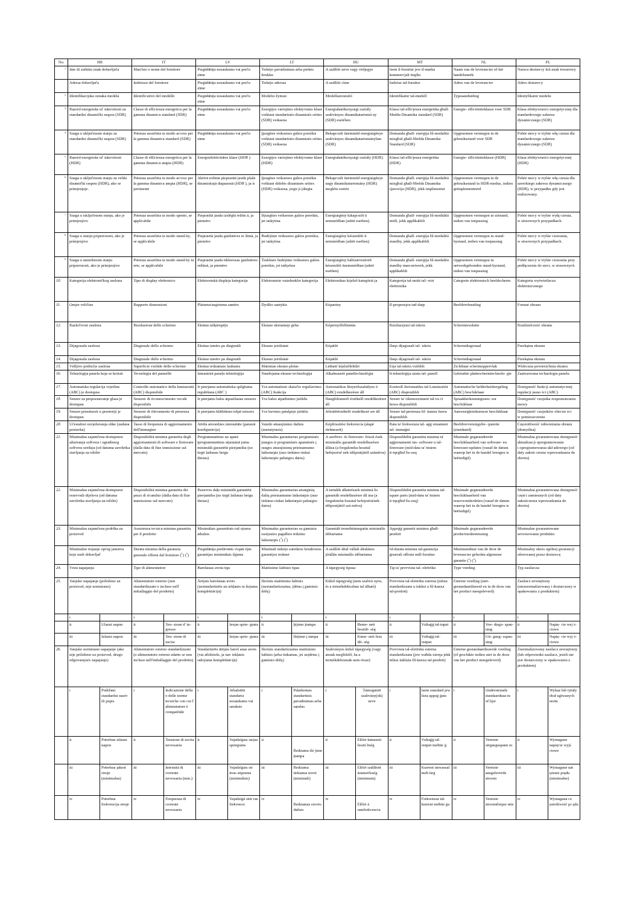| No. | HR | | IT | | LV | | LT | | HU | | MT | | NL | | PL | |
| --- | --- | --- | --- | --- | --- | --- | --- | --- | --- | --- | --- | --- | --- | --- | --- | --- |
| <sup>1.</sup> | Ime ili zaštitni znak dobavljača | | Marchio o nome del fornitore | | Piegādātāja nosaukums vai preču zīme | | Tiekėjo pavadinimas arba prekės ženklas | | A szállító neve vagy védjegye | | Isem il-fornitur jew il-marka kummerċjali tiegħu | | Naam van de leverancier of het handelsmerk | | Nazwa dostawcy lub znak towarowy | |
| | Adresa dobavljača | | Indirizzo del fornitore | | Piegādātāja nosaukums vai preču zīme | | Tiekėjo adresas | | A szállító címe | | Indirizz tal-fornitur | | Adres van de leverancier | | Adres dostawcy | |
| <sup>2.</sup> | Identifikacijska oznaka modela | | Identificativo del modello | | Piegādātāja nosaukums vai preču zīme | | Modelio žymuo | | Modellazonosító | | Identifikatur tal-mudell | | Typeaanduiding | | Identyfikator modelu | |
| <sup>3.</sup> | Razred energetske uč inkovitosti za standardni dinamički raspon (SDR) | | Classe di efficienza energetica per la gamma dinamica standard (SDR) | | Piegādātāja nosaukums vai preču zīme | | Energijos vartojimo efektyvumo klasė veikiant standartinės dinaminės srities (SDR) veiksena | | Energiahatékonysági osztály szabványos dinamikatartomá ny (SDR) esetében | | Klassi tal-effiċjenza enerġetika għall-Medda Dinamika standard (SDR) | | Energie- efficiëntieklasse voor SDR | | Klasa efektywności energetycznej dla standardowego zakresu dynamicznego (SDR) | |
| <sup>4.</sup> | Snaga u uključenom stanju za standardni dinamički raspon (SDR) | | Potenza assorbita in modo acceso per la gamma dinamica standard (SDR) | | Piegādātāja nosaukums vai preču zīme | | Įjungties veiksenos galios poreikis veikiant standartinės dinaminės srities (SDR) veiksena | | Bekapcsolt üzemmód energiaigénye szabványos dinamikatartományban (SDR) | | Domanda għall- enerġija fil-modalità mixgħul għall-Medda Dinamika Standard (SDR) | | Opgenomen vermogen in de gebruiksstand voor SDR | | Pobór mocy w trybie włą czenia dla standardowego zakresu dynamicznego (SDR) | |
| <sup>5.</sup> | Razred energetske uč inkovitosti (HDR) | | Classe di efficienza energetica per la gamma dinamica ampia (HDR) | | Energoefektivitātes klase ( HDR ) | | Energijos vartojimo efektyvumo klasė (HDR) | | Energiahatékonysági osztály (HDR) | | Klassi tal-effiċjenza enerġetika (HDR) | | Energie- efficiëntieklasse (HDR) | | Klasa efektywności energetycznej (HDR) | |
| <sup>6.</sup> | Snaga u uključenom stanju za veliki dinamički raspon (HDR), ako se primjenjuje. | | Potenza assorbita in modo acceso per la gamma dinamica ampia (HDR), se pertinente | | Aktīvā režīmā pieprasītā jauda plašā dinamiskajā diapazonā ( HDR ), ja ir | | Įjungties veiksenos galios poreikis veikiant didelės dinaminės srities (HDR) veiksena, jeigu ji įdiegta | | Bekapcsolt üzemmód energiaigénye nagy dinamikatartomány (HDR) megléte esetén | | Domanda għall- enerġija fil-modalità mixgħul għall-Medda Dinamika Qawwija (HDR), jekk implimentat | | Opgenomen vermogen in de gebruiksstand in HDR-modus, indien geïmplementeerd | | Pobór mocy w trybie włą czenia dla szerokiego zakresu dynamicznego (HDR), w przypadku gdy jest realizowany. | |
| <sup>7.</sup> | Snaga u isključenom stanju, ako je primjenjivo | | Potenza assorbita in modo spento, se applicabile | | Pieprasītā jauda izslēgtā režīm ā, ja piemēro | | Išjungties veiksenos galios poreikis, jei taikytina | | Energiaigény kikapcsolt ü zemmódban (adott esetben) | | Domanda għall- enerġija fil-modalità mitfi, jekk applikabbli | | Opgenomen vermogen in uitstand, indien van toepassing | | Pobór mocy w trybie wyłą czenia, w stosownych przypadkach. | |
| <sup>8.</sup> | Snaga u stanju pripravnosti, ako je primjenjivo | | Potenza assorbita in modo stand-by, se applicabile | | Pieprasītā jauda gaidstāves re žīmā, ja piemēro | | Budėjimo veiksenos galios poreikis, jei taikytina | | Energiaigény készenléti ü zemmódban (adott esetben) | | Domanda għall- enerġija fil-modalità standby, jekk applikabbli | | Opgenomen vermogen in stand-bystand, indien van toepassing | | Pobór mocy w trybie czuwania, w stosownych przypadkach. | |
| <sup>9.</sup> | Snaga u umreženom stanju pripravnosti, ako je primjenjivo | | Potenza assorbita in modo stand-by in rete, se applicabile | | Pieprasītā jauda tīklierosas gaidstāves režīmā, ja piemēro | | Tinklinės budėjimo veiksenos galios poreikis, jei taikytina | | Energiaigény hálózatvezérelt készenléti üzemmódban (adott esetben) | | Domanda għall- enerġija fil-modalità standby man-netwerk, jekk applikabbli | | Opgenomen vermogen in netwerkgebonden stand-bystand, indien van toepassing | | Pobór mocy w trybie czuwania przy podłączeniu do sieci, w stosownych | |
| 10. | Kategorija elektroničkog zaslona | | Tipo di display elettronico | | Elektroniskā displeja kategorija | | Elektroninio vaizduoklio kategorija | | Elektronikus kijelző kategóriá ja | | Kategorija tal-unità tal- wiri elettronika | | Categorie elektronisch beeldscherm | | Kategoria wyświetlacza elektronicznego | |
| 11. | Omjer veličine | | Rapporto dimensioni | | Platuma/augstuma samērs | | Dydžio santykis | | Képarány | | Il-proporzjon tad-daqs | | Beeldverhouding | | Format obrazu | |
| 12. | Razlučivost zaslona | | Risoluzione dello schermo | | Ekrāna izšķirtspēja | | Ekrano skiriamoji geba | | Képernyőfelbontás | | Riżoluzzjoni tal-iskrin | | Schermresolutie | | Rozdzielczość ekranu | |
| 13. | Dijagonala zaslona | | Diagonale dello schermo | | Ekrāna izmērs pa diagonāli | | Ekrano įstrižainė | | Képátló | | Daqs dijagonali tal- iskrin | | Schermdiagonaal | | Przekątna ekranu | |
| 14. | Dijagonala zaslona | | Diagonale dello schermo | | Ekrāna izmērs pa diagonāli | | Ekrano įstrižainė | | Képátló | | Daqs dijagonali tal- iskrin | | Schermdiagonaal | | Przekątna ekranu | |
| 15. | Vidljivo područje zaslona | | Superficie visibile dello schermo | | Ekrāna redzamais laukums | | Matomas ekrano plotas | | Látható kijelzőfelület | | Erja tal-iskrin viżibbli | | Zichtbaar schermoppervlak | | Widoczna powierzchnia ekranu | |
| 16. | Tehnologija panela koja se koristi | | Tecnologia del pannello | | Izmantotā paneļu tehnoloģija | | Naudojama ekrano technologija | | Alkalmazott paneltechnológia | | It-teknoloġija użata tal- panell | | Gebruikte platteschermtechnolo- gie | | Zastosowana technologia panelu | |
| 17. | Automatska regulacija svjetline (ABC) je dostupna | | Controllo automatico della luminosità (ABC) disponibile | | Ir pieejama automātiska spilgtuma regulēšana ( ABC ) | | Yra automatinio skaisčio reguliavimo (ABC) funkcija | | Automatikus fényerőszabályoz ó (ABC) rendelkezésre áll | | Kontroll Awtomatiku tal-Luminożità (ABC) disponibbli | | Automatische helderheidsregeling (ABC) beschikbaar | | Dostępność funkcji automatycznej regulacji jasno ści (ABC) | |
| 18. | Senzor za prepoznavanje glasa je dostupan | | Sensore di riconoscimento vocale disponibile | | Ir pieejams balss atpazīšanas sensors | | Yra balso atpažinimo jutiklis | | Hangfelismerő érzékelő rendelkezésre áll | | Senser ta' rikonoxximent tal-vu ċi huwa disponibbli | | Spraakherkenningssen- sor beschikbaar | | Dostępność czujnika rozpoznawania mowy | |
| 19. | Senzor prisutnosti u prostoriji je dostupan | | Sensore di rilevamento di presenza disponibile | | Ir pieejams klātbūtnes telpā sensors | | Yra buvimo patalpoje jutiklis | | Jelenlétérzékelő rendelkezé sre áll | | Senser tal-preżenza fil- kamra huwa disponibbli | | Aanwezigheidssensor beschikbaar | | Dostępność czujników obecno ści w pomieszczeniu | |
| 20. | Učestalost osvježavanja slike (zadana postavka) | | Tasso di frequenza di aggiornamento dell'immagine | | Attēla atsvaidzes intensitāte (parastā konfigurācija) | | Vaizdo atnaujinimo dažnis (nustatytasis) | | Képfrissítési frekvencia (alapé rtelmezett) | | Rata ta' frekwenza tal- aġġ ornament tal- immaġni | | Beeldverversingsfre- quentie (standaard) | | Częstotliwość odświeżania obrazu (domyślna) | |
| 21. | Minimalna zajamčena dostupnost ažuriranja softvera i ugrađenog softvera uređaja (od datuma završetka stavljanja na tržište | | Disponibilità minima garantita degli aggiornamenti di software e firmware (dalla data di fine immissione sul mercato) | | Programmatūras un aparā tprogrammatūras atjauninā jumu minimālā garantētā pieejamība (no tirgū laišanas beigu dienas) | | Minimalus garantuotas programinės įrangos ir programinės aparatinės į rangos atnaujinimų prieinamumo laikotarpis (nuo tiekimo rinkai laikotarpio pabaigos datos) | | A szoftver- és firmware- frissít ések minimális garantált rendelkezésre állása (a forgalomba hozatal befejezésé nek időpontjától számítva) | | Disponibbiltà garantita minima ta' aġġornamenti tas- software u tal-firmware (mid-data ta' tmiem it-tqegħid fis-suq | | Minimale gegarandeerde beschikbaarheid van software- en firmware-updates (vanaf de datum waarop het in de handel brengen is beëindigd) | | Minimalna gwarantowana dostępność aktualizacji oprogramowania i oprogramowania ukł adowego (od daty zakoń czenia wprowadzania do obrotu) | |
| 22. | Minimalna zajamčena dostupnost rezervnih dijelova (od datuma završetka stavljanja na tržište) | | Disponibilità minima garantita dei pezzi di ricambio (dalla data di fine immissione sul mercato) | | Rezerves daļu minimālā garantētā pieejamība (no tirgū laišanas beigu dienas) | | Minimalus garantuotas atsarginių dalių prieinamumo laikotarpis (nuo tiekimo rinkai laikotarpio pabaigos datos) | | A tartalék alkatrészek minimá lis garantált rendelkezésre áll ása (a forgalomba hozatal befejezésének időpontjától szá mítva) | | Disponibbiltà garantita minima tal-ispare parts (mid-data ta' tmiem it-tqegħid fis-suq) | | Minimale gegarandeerde beschikbaarheid van reserveonderdelen (vanaf de datum waarop het in de handel brengen is beëindigd) | | Minimalna gwarantowana dostępność części zamiennych (od daty zakończenia wprowadzania do obrotu) | |
| 23. | Minimalna zajamčena podrška za proizvod | | Assistenza tecnica minima garantita per il prodotto | | Minimālais garantētais raž ojumu atbalsts | | Minimalus garantuotas su gaminiu susijusios pagalbos teikimo laikotarpis (<sup>1</sup>) (<sup>2</sup>) | | Garantált terméktámogatás minimális időtartama | | Appoġġ garantit minimu għall-prodott | | Minimale gegarandeerde productondersteuning | | Minimalne gwarantowane serwisowanie produktu | |
| | Minimalno trajanje općeg jamstva koje nudi dobavljač | | Durata minima della garanzia generale offerta dal fornitore (<sup>1</sup>) (<sup>2</sup>) | | Piegādātāja piedāvātās vispār ējās garantijas minimālais ilgums | | Minimali tiekėjo suteiktos bendrosios garantijos trukmė | | A szállító által vállalt általános jótállás minimális időtartama | | Id-durata minima tal-garanzija ġenerali offruta mill-fornitur | | Minimumduur van de door de leverancier geboden algemene garantie (<sup>1</sup>) (<sup>2</sup>) | | Minimalny okres ogólnej gwarancji oferowanej przez dostawcę | |
| 24. | Vrsta napajanja | | Tipo di alimentatore | | Barošanas avota tips | | Maitinimo šaltinio tipas | | A tápegység típusa | | Tip ta' provvista tal- elettriku | | Type voeding | | Typ zasilacza: | |
| 25. | Vanjsko napajanje (priloženo uz proizvod, nije normirano) | | Alimentatore esterno (non standardizzato e incluso nell' imballaggio del prodotto) | | Ārējais barošanas avots (nestandartizēts un iekļauts ra žojuma komplektācijā) | | Išorinis maitinimo šaltinis (nestandartizuotas, įdėtas į gaminio dėžę) | | Külső tápegység (nem szabvá nyos, és a termékdobozban tal álható) | | Provvista tal-elettriku esterna (mhux standardizzata u inkluż a fil-kaxxa tal-prodott) | | Externe voeding (niet-gestandaardiseerd en in de doos van het product meegeleverd) | | Zasilacz zewnętrzny (nieznormalizowany i dostarczony w opakowaniu z produktem) | |
| | i | | i | | i | | i | | i | | i | | i | | i | |
| | ii | Ulazni napon | ii | Ten- sione d' in- gresso | ii | Ieejas sprie- gums | ii | Įėjimo įtampa | ii | Beme- neti feszült- ség | ii | Vultaġġ tal-input | ii | Voe- dings- span- ning | ii | Napię- cie wej ś- ciowe |
| | iii | Izlazni napon | iii | Ten- sione di uscita | iii | Izejas sprie- gums | iii | Išėjimo į tampa | iii | Kime- neti fesz ült- ség | iii | Vultaġġ tal-output | iii | Uit- gang- sspan- ning | iii | Napię- cie wyj ś- ciowe |
| 26. | Vanjsko normirano napajanje (ako nije priloženo uz proizvod, drugo odgovarajuće napajanje) | | Alimentatore esterno standardizzato (o alimentatore esterno adatto se non incluso nell'imballaggio del prodotto) | | Standartizēts ārējais baroš anas avots (vai atbilstošs, ja nav iekļauts ražojuma komplektācijā) | | Išorinis standartizuotas maitinimo šaltinis (arba tinkamas, jei neįdėtas į gaminio dėžę) | | Szabványos külső tápegység (vagy annak megfelelő, ha a termékdoboznak nem része) | | Provvista tal-elettriku esterna standardizzata (jew waħda xierqa jekk mhux inkluża fil-kaxxa tal-prodott) | | Externe gestandaardiseerde voeding (of geschikte indien niet in de doos van het product meegeleverd) | | Znormalizowany zasilacz zewnętrzny (lub odpowiedni zasilacz, jeżeli nie jest dostarczony w opakowaniu z produktem) | |
| | i | Podržani standardni naziv ili popis | i | Indicazione della o delle norme tecniche con cui l' alimentatore è compatibile | i | Atbalstītā standarta nosaukums vai saraksts | i | Palaikomas standartinis pavadinimas arba sąrašas | i | Támogatott szabvány(ok) neve | i | Isem standard jew lista appoġ ġata | i | Ondersteunde standaardnaa m of lijst | i | Wykaz lub tytuły obsł ugiwanych norm |
| | ii | Potreban izlazni napon | ii | Tensione di uscita necessaria | ii | Vajadzīgais izejas spriegums | ii | Reikiama išė jimo įtampa | ii | Előírt kimeneti feszü ltség | ii | Vultaġġ tal-output meħtie ġ | ii | Vereiste uitgangsspann in | ii | Wymagane napięcie wyjś ciowe |
| | iii | Potrebna jakost struje (minimalna) | iii | Intensità di corrente necessaria (min.) | iii | Vajadzīgais str āvas stiprums (minimālais) | iii | Reikiama tiekiama srovė (minimali) | iii | Előírt szállított áramerősség (minimum) | iii | Kurrent imwassal meħ tieġ | iii | Vereiste aangeleverde stroom | iii | Wymagane nat ężenie prądu (minimalne) |
| | iv | Potrebna frekvencija struje | iv | Frequenza di corrente necessaria | iv | Vajadzīgā strā vas frekvence | iv | Reikiamas srovės dažnis | iv | Előírt á ramfrekvencia | iv | Frekwenza tal-kurrent meħtie ġa | iv | Vereiste stroomfreque ntie | iv | Wymagana cz ęstotliwość pr ądu |